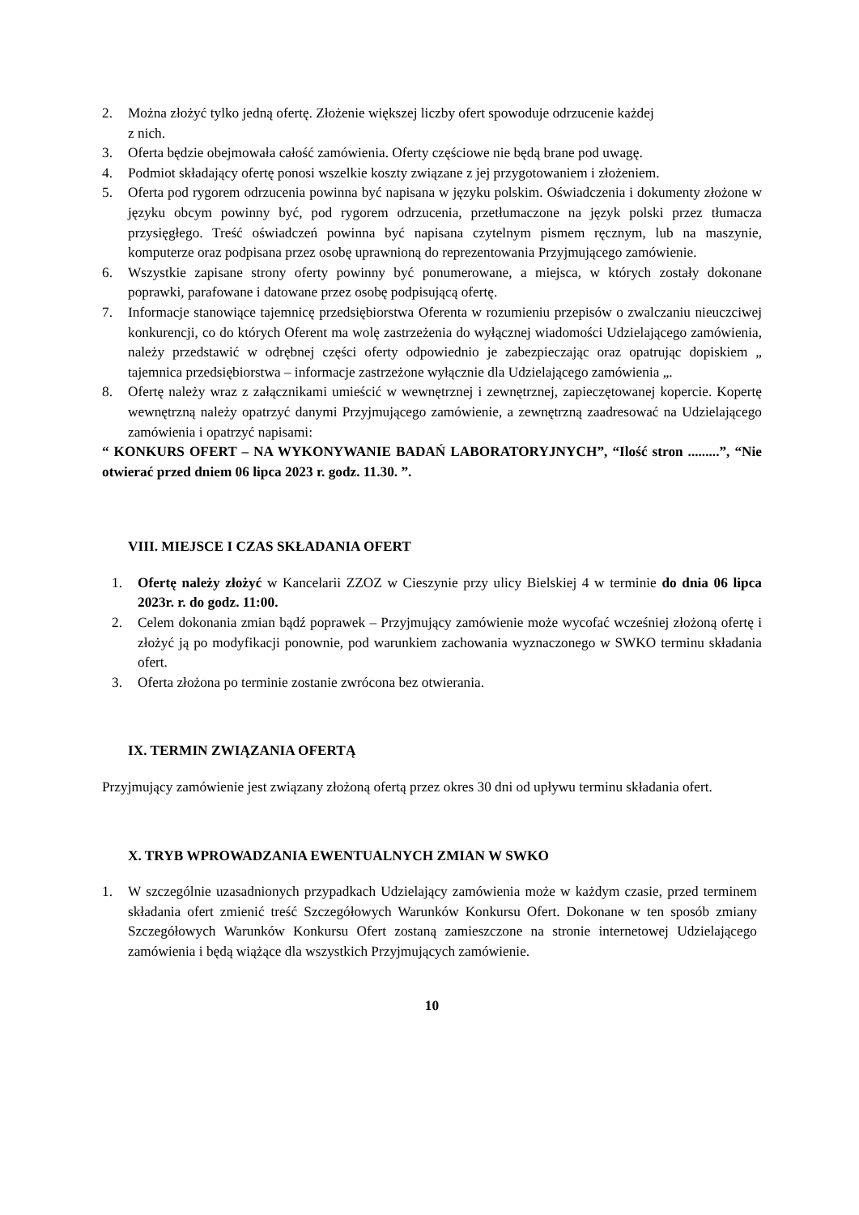2. Można złożyć tylko jedną ofertę. Złożenie większej liczby ofert spowoduje odrzucenie każdej
z nich.
3. Oferta będzie obejmowała całość zamówienia. Oferty częściowe nie będą brane pod uwagę.
4. Podmiot składający ofertę ponosi wszelkie koszty związane z jej przygotowaniem i złożeniem.
5. Oferta pod rygorem odrzucenia powinna być napisana w języku polskim. Oświadczenia i dokumenty złożone w języku obcym powinny być, pod rygorem odrzucenia, przetłumaczone na język polski przez tłumacza przysięgłego. Treść oświadczeń powinna być napisana czytelnym pismem ręcznym, lub na maszynie, komputerze oraz podpisana przez osobę uprawnioną do reprezentowania Przyjmującego zamówienie.
6. Wszystkie zapisane strony oferty powinny być ponumerowane, a miejsca, w których zostały dokonane poprawki, parafowane i datowane przez osobę podpisującą ofertę.
7. Informacje stanowiące tajemnicę przedsiębiorstwa Oferenta w rozumieniu przepisów o zwalczaniu nieuczciwej konkurencji, co do których Oferent ma wolę zastrzeżenia do wyłącznej wiadomości Udzielającego zamówienia, należy przedstawić w odrębnej części oferty odpowiednio je zabezpieczając oraz opatrując dopiskiem „ tajemnica przedsiębiorstwa – informacje zastrzeżone wyłącznie dla Udzielającego zamówienia „.
8. Ofertę należy wraz z załącznikami umieścić w wewnętrznej i zewnętrznej, zapieczętowanej kopercie. Kopertę wewnętrzną należy opatrzyć danymi Przyjmującego zamówienie, a zewnętrzną zaadresować na Udzielającego zamówienia i opatrzyć napisami:
“ KONKURS OFERT – NA WYKONYWANIE BADAŃ LABORATORYJNYCH”, “Ilość stron .........”, “Nie otwierać przed dniem 06 lipca 2023 r. godz. 11.30. ”.
VIII. MIEJSCE I CZAS SKŁADANIA OFERT
1. Ofertę należy złożyć w Kancelarii ZZOZ w Cieszynie przy ulicy Bielskiej 4 w terminie do dnia 06 lipca 2023r. r. do godz. 11:00.
2. Celem dokonania zmian bądź poprawek – Przyjmujący zamówienie może wycofać wcześniej złożoną ofertę i złożyć ją po modyfikacji ponownie, pod warunkiem zachowania wyznaczonego w SWKO terminu składania ofert.
3. Oferta złożona po terminie zostanie zwrócona bez otwierania.
IX. TERMIN ZWIĄZANIA OFERTĄ
Przyjmujący zamówienie jest związany złożoną ofertą przez okres 30 dni od upływu terminu składania ofert.
X. TRYB WPROWADZANIA EWENTUALNYCH ZMIAN W SWKO
1. W szczególnie uzasadnionych przypadkach Udzielający zamówienia może w każdym czasie, przed terminem składania ofert zmienić treść Szczegółowych Warunków Konkursu Ofert. Dokonane w ten sposób zmiany Szczegółowych Warunków Konkursu Ofert zostaną zamieszczone na stronie internetowej Udzielającego zamówienia i będą wiążące dla wszystkich Przyjmujących zamówienie.
10